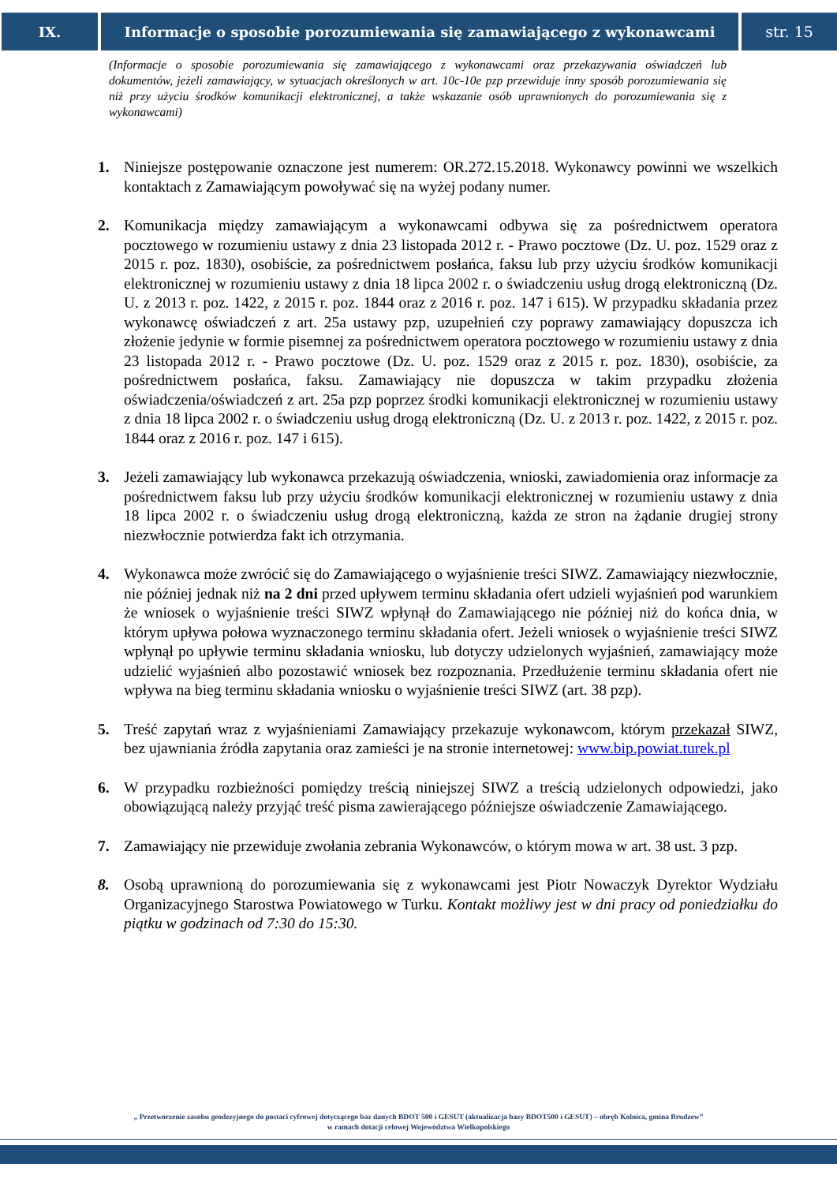IX. Informacje o sposobie porozumiewania się zamawiającego z wykonawcami
str. 15
(Informacje o sposobie porozumiewania się zamawiającego z wykonawcami oraz przekazywania oświadczeń lub dokumentów, jeżeli zamawiający, w sytuacjach określonych w art. 10c-10e pzp przewiduje inny sposób porozumiewania się niż przy użyciu środków komunikacji elektronicznej, a także wskazanie osób uprawnionych do porozumiewania się z wykonawcami)
1. Niniejsze postępowanie oznaczone jest numerem: OR.272.15.2018. Wykonawcy powinni we wszelkich kontaktach z Zamawiającym powoływać się na wyżej podany numer.
2. Komunikacja między zamawiającym a wykonawcami odbywa się za pośrednictwem operatora pocztowego w rozumieniu ustawy z dnia 23 listopada 2012 r. - Prawo pocztowe (Dz. U. poz. 1529 oraz z 2015 r. poz. 1830), osobiście, za pośrednictwem posłańca, faksu lub przy użyciu środków komunikacji elektronicznej w rozumieniu ustawy z dnia 18 lipca 2002 r. o świadczeniu usług drogą elektroniczną (Dz. U. z 2013 r. poz. 1422, z 2015 r. poz. 1844 oraz z 2016 r. poz. 147 i 615). W przypadku składania przez wykonawcę oświadczeń z art. 25a ustawy pzp, uzupełnień czy poprawy zamawiający dopuszcza ich złożenie jedynie w formie pisemnej za pośrednictwem operatora pocztowego w rozumieniu ustawy z dnia 23 listopada 2012 r. - Prawo pocztowe (Dz. U. poz. 1529 oraz z 2015 r. poz. 1830), osobiście, za pośrednictwem posłańca, faksu. Zamawiający nie dopuszcza w takim przypadku złożenia oświadczenia/oświadczeń z art. 25a pzp poprzez środki komunikacji elektronicznej w rozumieniu ustawy z dnia 18 lipca 2002 r. o świadczeniu usług drogą elektroniczną (Dz. U. z 2013 r. poz. 1422, z 2015 r. poz. 1844 oraz z 2016 r. poz. 147 i 615).
3. Jeżeli zamawiający lub wykonawca przekazują oświadczenia, wnioski, zawiadomienia oraz informacje za pośrednictwem faksu lub przy użyciu środków komunikacji elektronicznej w rozumieniu ustawy z dnia 18 lipca 2002 r. o świadczeniu usług drogą elektroniczną, każda ze stron na żądanie drugiej strony niezwłocznie potwierdza fakt ich otrzymania.
4. Wykonawca może zwrócić się do Zamawiającego o wyjaśnienie treści SIWZ. Zamawiający niezwłocznie, nie później jednak niż na 2 dni przed upływem terminu składania ofert udzieli wyjaśnień pod warunkiem że wniosek o wyjaśnienie treści SIWZ wpłynął do Zamawiającego nie później niż do końca dnia, w którym upływa połowa wyznaczonego terminu składania ofert. Jeżeli wniosek o wyjaśnienie treści SIWZ wpłynął po upływie terminu składania wniosku, lub dotyczy udzielonych wyjaśnień, zamawiający może udzielić wyjaśnień albo pozostawić wniosek bez rozpoznania. Przedłużenie terminu składania ofert nie wpływa na bieg terminu składania wniosku o wyjaśnienie treści SIWZ (art. 38 pzp).
5. Treść zapytań wraz z wyjaśnieniami Zamawiający przekazuje wykonawcom, którym przekazał SIWZ, bez ujawniania źródła zapytania oraz zamieści je na stronie internetowej: www.bip.powiat.turek.pl
6. W przypadku rozbieżności pomiędzy treścią niniejszej SIWZ a treścią udzielonych odpowiedzi, jako obowiązującą należy przyjąć treść pisma zawierającego późniejsze oświadczenie Zamawiającego.
7. Zamawiający nie przewiduje zwołania zebrania Wykonawców, o którym mowa w art. 38 ust. 3 pzp.
8. Osobą uprawnioną do porozumiewania się z wykonawcami jest Piotr Nowaczyk Dyrektor Wydziału Organizacyjnego Starostwa Powiatowego w Turku. Kontakt możliwy jest w dni pracy od poniedziałku do piątku w godzinach od 7:30 do 15:30.
„ Przetworzenie zasobu geodezyjnego do postaci cyfrowej dotyczącego baz danych BDOT 500 i GESUT (aktualizacja bazy BDOT500 i GESUT) – obręb Kolnica, gmina Brudzew”
w ramach dotacji celowej Województwa Wielkopolskiego